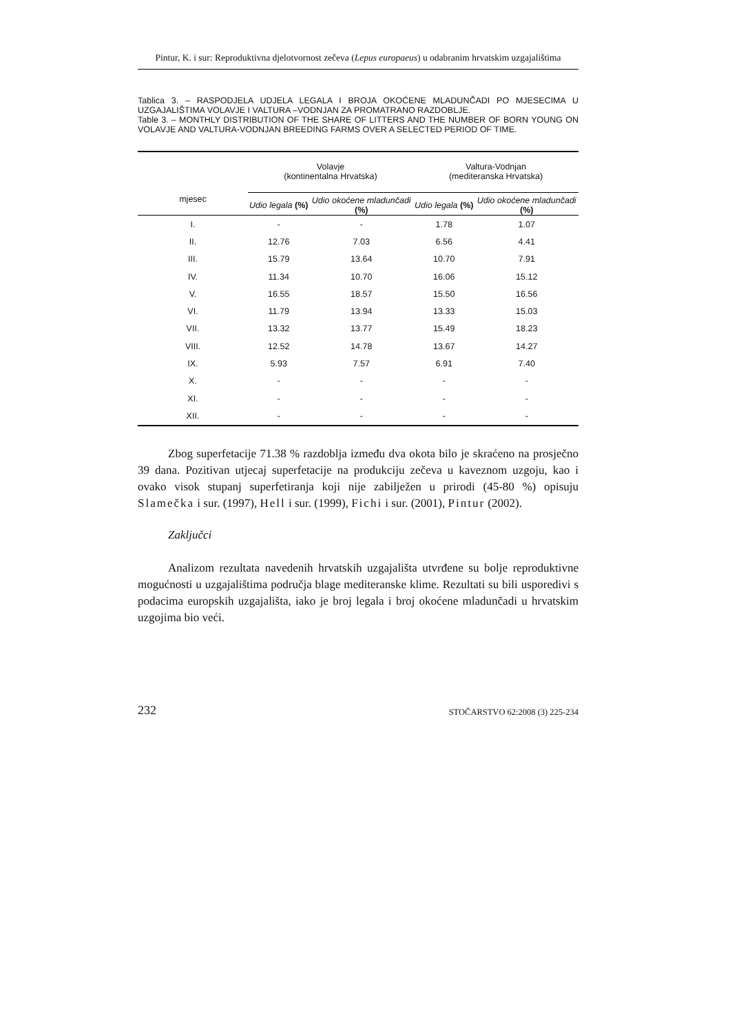Pintur, K. i sur: Reproduktivna djelotvornost zečeva (Lepus europaeus) u odabranim hrvatskim uzgajalištima
Tablica 3. – RASPODJELA UDJELA LEGALA I BROJA OKOĆENE MLADUNČADI PO MJESECIMA U UZGAJALIŠTIMA VOLAVJE I VALTURA –VODNJAN ZA PROMATRANO RAZDOBLJE.
Table 3. – MONTHLY DISTRIBUTION OF THE SHARE OF LITTERS AND THE NUMBER OF BORN YOUNG ON VOLAVJE AND VALTURA-VODNJAN BREEDING FARMS OVER A SELECTED PERIOD OF TIME.
| mjesec | Volavje (kontinentalna Hrvatska) | | Valtura-Vodnjan (mediteranska Hrvatska) | |
| --- | --- | --- | --- | --- |
| | Udio legala (%) | Udio okoćene mladunčadi (%) | Udio legala (%) | Udio okoćene mladunčadi (%) |
| I. | - | - | 1.78 | 1.07 |
| II. | 12.76 | 7.03 | 6.56 | 4.41 |
| III. | 15.79 | 13.64 | 10.70 | 7.91 |
| IV. | 11.34 | 10.70 | 16.06 | 15.12 |
| V. | 16.55 | 18.57 | 15.50 | 16.56 |
| VI. | 11.79 | 13.94 | 13.33 | 15.03 |
| VII. | 13.32 | 13.77 | 15.49 | 18.23 |
| VIII. | 12.52 | 14.78 | 13.67 | 14.27 |
| IX. | 5.93 | 7.57 | 6.91 | 7.40 |
| X. | - | - | - | - |
| XI. | - | - | - | - |
| XII. | - | - | - | - |
Zbog superfetacije 71.38 % razdoblja između dva okota bilo je skraćeno na prosječno 39 dana. Pozitivan utjecaj superfetacije na produkciju zečeva u kaveznom uzgoju, kao i ovako visok stupanj superfetiranja koji nije zabilježen u prirodi (45-80 %) opisuju Slamečka i sur. (1997), Hell i sur. (1999), Fichi i sur. (2001), Pintur (2002).
Zaključci
Analizom rezultata navedenih hrvatskih uzgajališta utvrđene su bolje reproduktivne mogućnosti u uzgajalištima područja blage mediteranske klime. Rezultati su bili usporedivi s podacima europskih uzgajališta, iako je broj legala i broj okoćene mladunčadi u hrvatskim uzgojima bio veći.
232 STOČARSTVO 62:2008 (3) 225-234